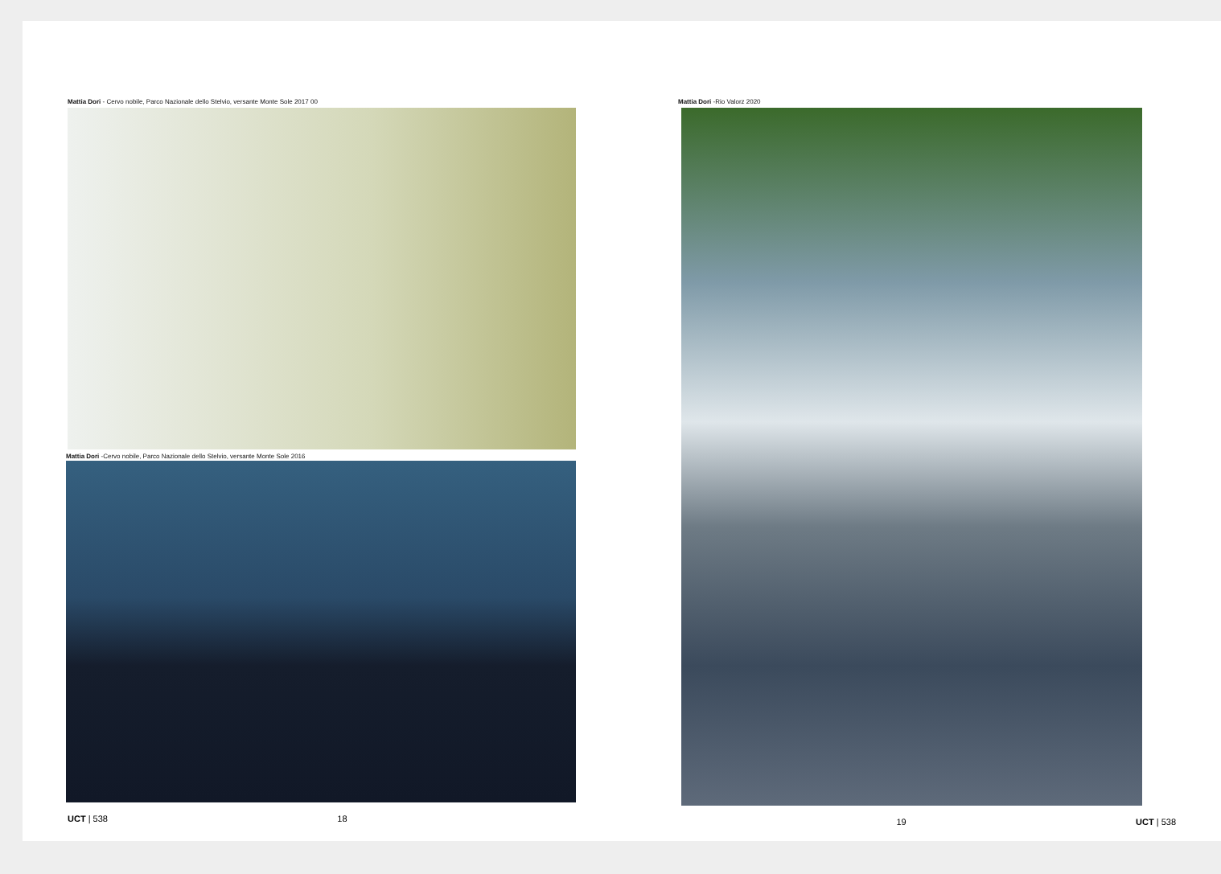Mattia Dori - Cervo nobile, Parco Nazionale dello Stelvio, versante Monte Sole 2017 00
Mattia Dori -Cervo nobile, Parco Nazionale dello Stelvio, versante Monte Sole 2016
UCT | 538 18
Mattia Dori -Rio Valorz 2020
19 UCT | 538